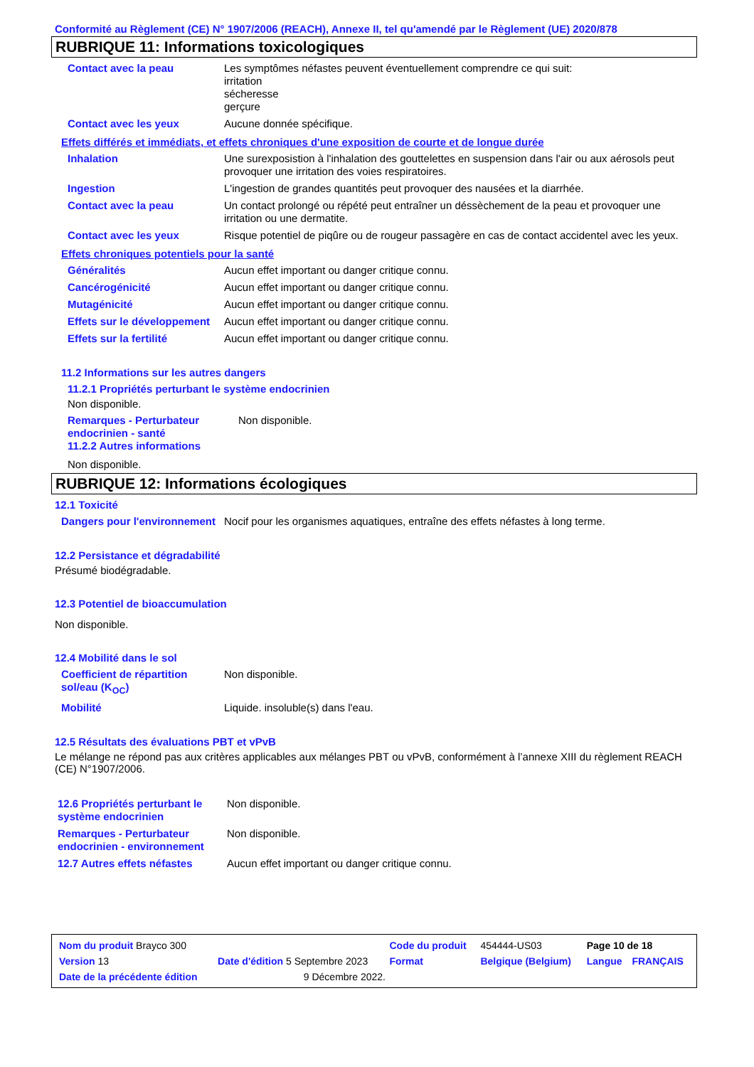Conformité au Règlement (CE) N° 1907/2006 (REACH), Annexe II, tel qu'amendé par le Règlement (UE) 2020/878
RUBRIQUE 11: Informations toxicologiques
| Contact avec la peau | Les symptômes néfastes peuvent éventuellement comprendre ce qui suit: irritation sécheresse gerçure |
| Contact avec les yeux | Aucune donnée spécifique. |
Effets différés et immédiats, et effets chroniques d'une exposition de courte et de longue durée
| Inhalation | Une surexposistion à l'inhalation des gouttelettes en suspension dans l'air ou aux aérosols peut provoquer une irritation des voies respiratoires. |
| Ingestion | L'ingestion de grandes quantités peut provoquer des nausées et la diarrhée. |
| Contact avec la peau | Un contact prolongé ou répété peut entraîner un déssèchement de la peau et provoquer une irritation ou une dermatite. |
| Contact avec les yeux | Risque potentiel de piqûre ou de rougeur passagère en cas de contact accidentel avec les yeux. |
Effets chroniques potentiels pour la santé
| Généralités | Aucun effet important ou danger critique connu. |
| Cancérogénicité | Aucun effet important ou danger critique connu. |
| Mutagénicité | Aucun effet important ou danger critique connu. |
| Effets sur le développement | Aucun effet important ou danger critique connu. |
| Effets sur la fertilité | Aucun effet important ou danger critique connu. |
11.2 Informations sur les autres dangers
11.2.1 Propriétés perturbant le système endocrinien
Non disponible.
| Remarques - Perturbateur endocrinien - santé 11.2.2 Autres informations | Non disponible. |
Non disponible.
RUBRIQUE 12: Informations écologiques
12.1 Toxicité
| Dangers pour l'environnement | Nocif pour les organismes aquatiques, entraîne des effets néfastes à long terme. |
12.2 Persistance et dégradabilité
Présumé biodégradable.
12.3 Potentiel de bioaccumulation
Non disponible.
12.4 Mobilité dans le sol
| Coefficient de répartition sol/eau (K<sub>OC</sub>) | Non disponible. |
| Mobilité | Liquide. insoluble(s) dans l'eau. |
12.5 Résultats des évaluations PBT et vPvB
Le mélange ne répond pas aux critères applicables aux mélanges PBT ou vPvB, conformément à l’annexe XIII du règlement REACH (CE) N°1907/2006.
| 12.6 Propriétés perturbant le système endocrinien | Non disponible. |
| Remarques - Perturbateur endocrinien - environnement | Non disponible. |
| 12.7 Autres effets néfastes | Aucun effet important ou danger critique connu. |
| Nom du produit Brayco 300 | | | Code du produit | 454444-US03 | Page 10 de 18 | |
| Version 13 | Date d'édition 5 Septembre 2023 | | Format | Belgique (Belgium) | Langue | FRANÇAIS |
| Date de la précédente édition | | 9 Décembre 2022. | | | | |